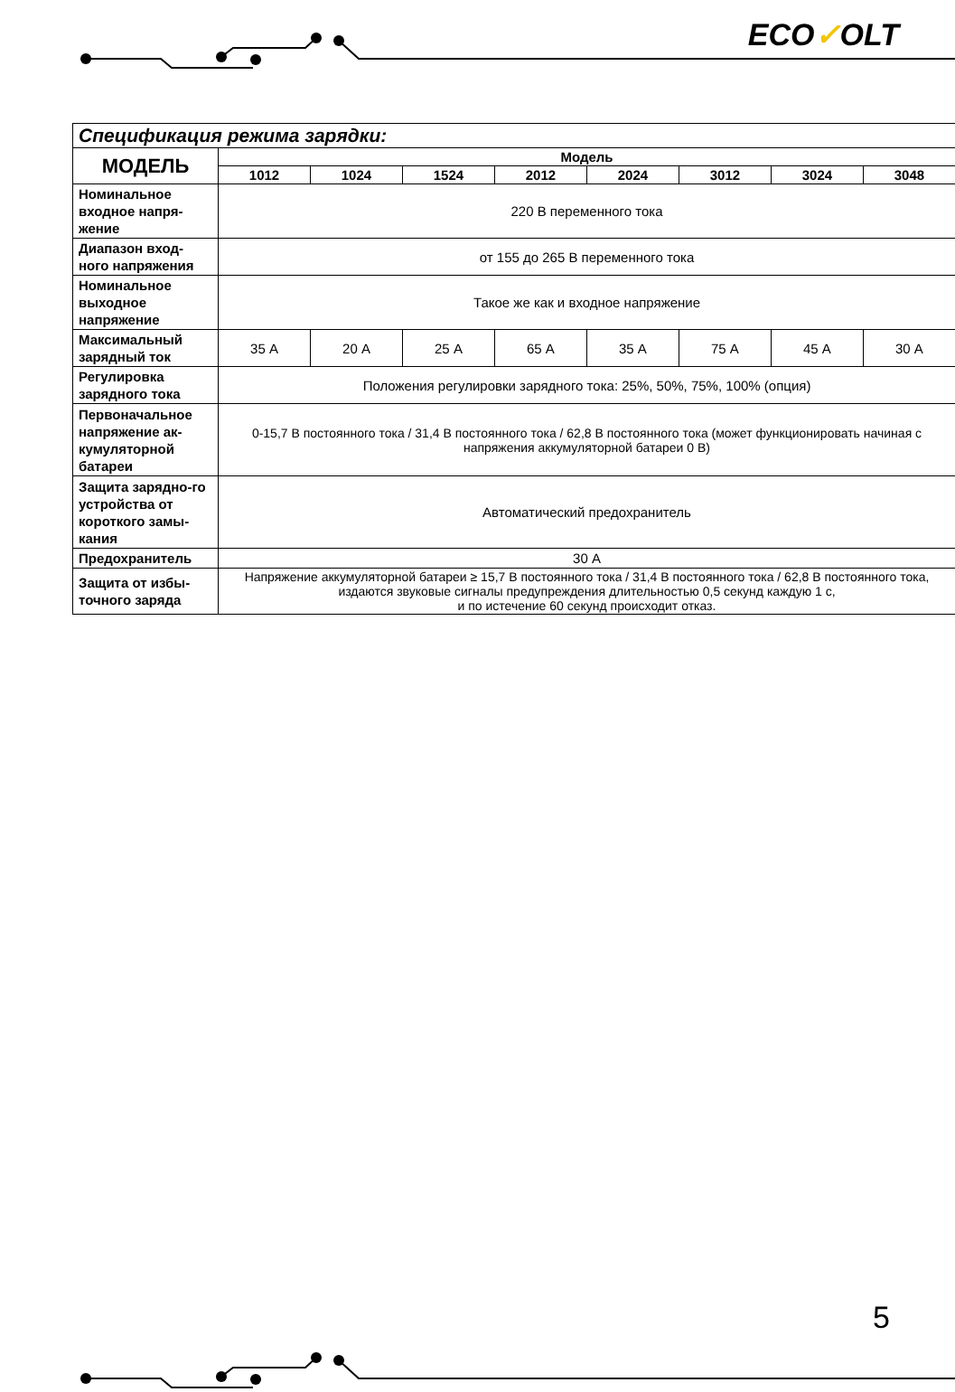ECO✓OLT
| Спецификация режима зарядки: | | | | | | | | |
| МОДЕЛЬ | Модель | | | | | | | |
| | 1012 | 1024 | 1524 | 2012 | 2024 | 3012 | 3024 | 3048 |
| Номинальное входное напря-жение | 220 В переменного тока | | | | | | | |
| Диапазон вход-ного напряжения | от 155 до 265 В переменного тока | | | | | | | |
| Номинальное выходное напряжение | Такое же как и входное напряжение | | | | | | | |
| Максимальный зарядный ток | 35 А | 20 А | 25 А | 65 А | 35 А | 75 А | 45 А | 30 А |
| Регулировка зарядного тока | Положения регулировки зарядного тока: 25%, 50%, 75%, 100% (опция) | | | | | | | |
| Первоначальное напряжение ак-кумуляторной батареи | 0-15,7 В постоянного тока / 31,4 В постоянного тока / 62,8 В постоянного тока (может функционировать начиная с напряжения аккумуляторной батареи 0 В) | | | | | | | |
| Защита зарядно-го устройства от короткого замы-кания | Автоматический предохранитель | | | | | | | |
| Предохранитель | 30 А | | | | | | | |
| Защита от избы-точного заряда | Напряжение аккумуляторной батареи ≥ 15,7 В постоянного тока / 31,4 В постоянного тока / 62,8 В постоянного тока, издаются звуковые сигналы предупреждения длительностью 0,5 секунд каждую 1 с, и по истечение 60 секунд происходит отказ. | | | | | | | |
5